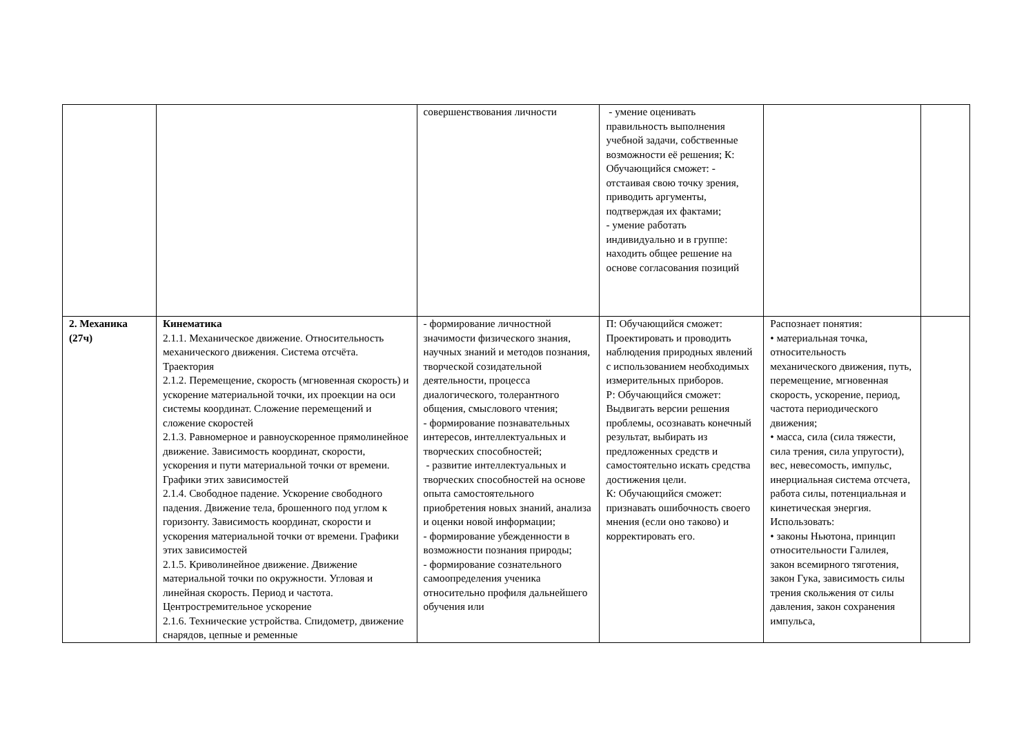| | | совершенствования личности | - умение оценивать правильность выполнения учебной задачи, собственные возможности её решения; К: Обучающийся сможет: - отстаивая свою точку зрения, приводить аргументы, подтверждая их фактами; - умение работать индивидуально и в группе: находить общее решение на основе согласования позиций | | |
| 2. Механика (27ч) | Кинематика 2.1.1. Механическое движение. Относительность механического движения. Система отсчёта. Траектория 2.1.2. Перемещение, скорость (мгновенная скорость) и ускорение материальной точки, их проекции на оси системы координат. Сложение перемещений и сложение скоростей 2.1.3. Равномерное и равноускоренное прямолинейное движение. Зависимость координат, скорости, ускорения и пути материальной точки от времени. Графики этих зависимостей 2.1.4. Свободное падение. Ускорение свободного падения. Движение тела, брошенного под углом к горизонту. Зависимость координат, скорости и ускорения материальной точки от времени. Графики этих зависимостей 2.1.5. Криволинейное движение. Движение материальной точки по окружности. Угловая и линейная скорость. Период и частота. Центростремительное ускорение 2.1.6. Технические устройства. Спидометр, движение снарядов, цепные и ременные | - формирование личностной значимости физического знания, научных знаний и методов познания, творческой созидательной деятельности, процесса диалогического, толерантного общения, смыслового чтения; - формирование познавательных интересов, интеллектуальных и творческих способностей; - развитие интеллектуальных и творческих способностей на основе опыта самостоятельного приобретения новых знаний, анализа и оценки новой информации; - формирование убежденности в возможности познания природы; - формирование сознательного самоопределения ученика относительно профиля дальнейшего обучения или | П: Обучающийся сможет: Проектировать и проводить наблюдения природных явлений с использованием необходимых измерительных приборов. Р: Обучающийся сможет: Выдвигать версии решения проблемы, осознавать конечный результат, выбирать из предложенных средств и самостоятельно искать средства достижения цели. К: Обучающийся сможет: признавать ошибочность своего мнения (если оно таково) и корректировать его. | Распознает понятия: • материальная точка, относительность механического движения, путь, перемещение, мгновенная скорость, ускорение, период, частота периодического движения; • масса, сила (сила тяжести, сила трения, сила упругости), вес, невесомость, импульс, инерциальная система отсчета, работа силы, потенциальная и кинетическая энергия. Использовать: • законы Ньютона, принцип относительности Галилея, закон всемирного тяготения, закон Гука, зависимость силы трения скольжения от силы давления, закон сохранения импульса, | |